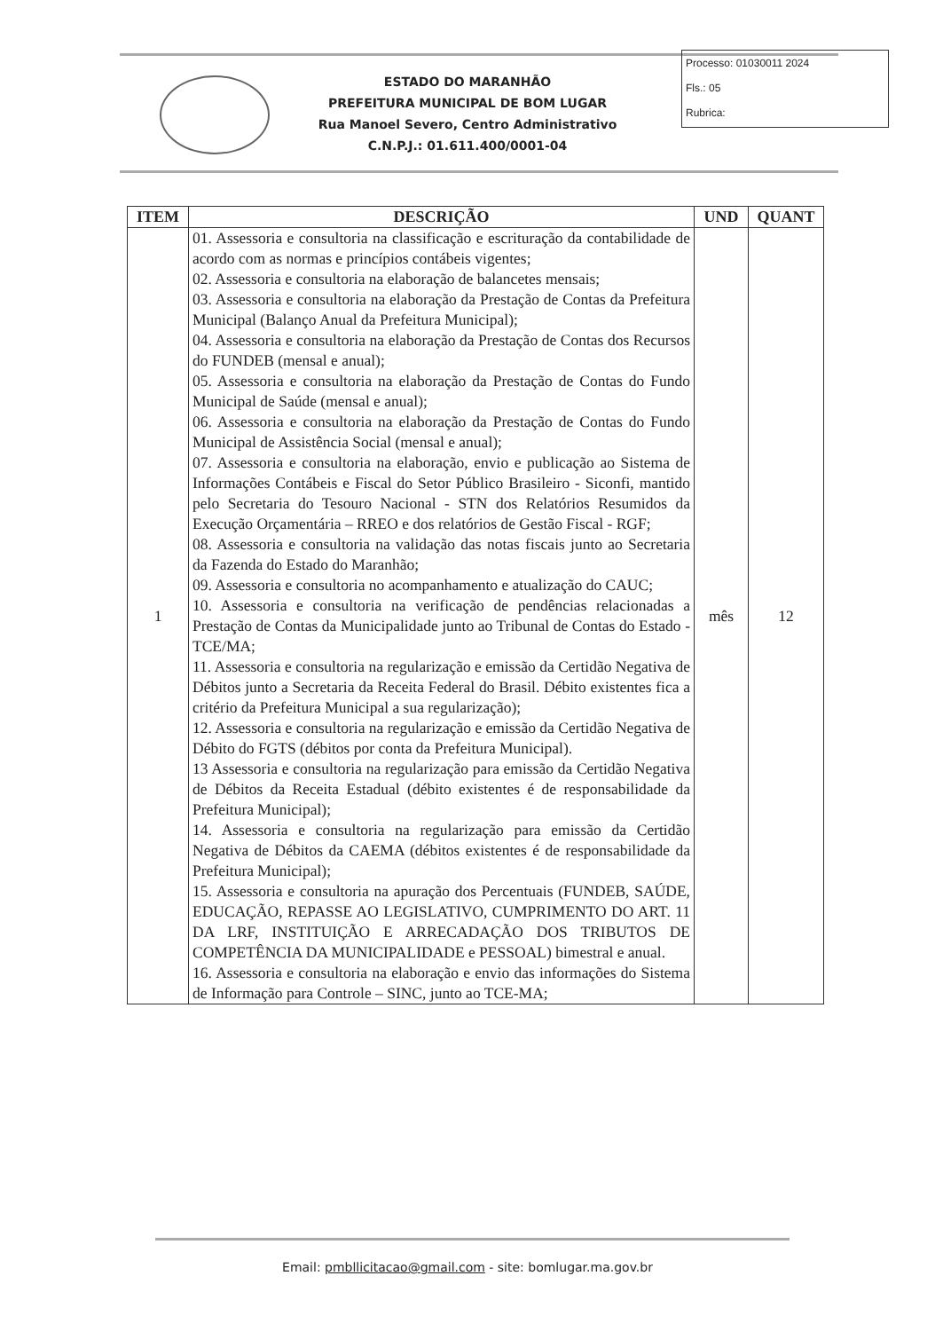ESTADO DO MARANHÃO
PREFEITURA MUNICIPAL DE BOM LUGAR
Rua Manoel Severo, Centro Administrativo
C.N.P.J.: 01.611.400/0001-04
Processo: 01030011 2024
Fls.: 05
Rubrica:
| ITEM | DESCRIÇÃO | UND | QUANT |
| --- | --- | --- | --- |
| 1 | 01. Assessoria e consultoria na classificação e escrituração da contabilidade de acordo com as normas e princípios contábeis vigentes; 02. Assessoria e consultoria na elaboração de balancetes mensais; 03. Assessoria e consultoria na elaboração da Prestação de Contas da Prefeitura Municipal (Balanço Anual da Prefeitura Municipal); 04. Assessoria e consultoria na elaboração da Prestação de Contas dos Recursos do FUNDEB (mensal e anual); 05. Assessoria e consultoria na elaboração da Prestação de Contas do Fundo Municipal de Saúde (mensal e anual); 06. Assessoria e consultoria na elaboração da Prestação de Contas do Fundo Municipal de Assistência Social (mensal e anual); 07. Assessoria e consultoria na elaboração, envio e publicação ao Sistema de Informações Contábeis e Fiscal do Setor Público Brasileiro - Siconfi, mantido pelo Secretaria do Tesouro Nacional - STN dos Relatórios Resumidos da Execução Orçamentária – RREO e dos relatórios de Gestão Fiscal - RGF; 08. Assessoria e consultoria na validação das notas fiscais junto ao Secretaria da Fazenda do Estado do Maranhão; 09. Assessoria e consultoria no acompanhamento e atualização do CAUC; 10. Assessoria e consultoria na verificação de pendências relacionadas a Prestação de Contas da Municipalidade junto ao Tribunal de Contas do Estado - TCE/MA; 11. Assessoria e consultoria na regularização e emissão da Certidão Negativa de Débitos junto a Secretaria da Receita Federal do Brasil. Débito existentes fica a critério da Prefeitura Municipal a sua regularização); 12. Assessoria e consultoria na regularização e emissão da Certidão Negativa de Débito do FGTS (débitos por conta da Prefeitura Municipal). 13 Assessoria e consultoria na regularização para emissão da Certidão Negativa de Débitos da Receita Estadual (débito existentes é de responsabilidade da Prefeitura Municipal); 14. Assessoria e consultoria na regularização para emissão da Certidão Negativa de Débitos da CAEMA (débitos existentes é de responsabilidade da Prefeitura Municipal); 15. Assessoria e consultoria na apuração dos Percentuais (FUNDEB, SAÚDE, EDUCAÇÃO, REPASSE AO LEGISLATIVO, CUMPRIMENTO DO ART. 11 DA LRF, INSTITUIÇÃO E ARRECADAÇÃO DOS TRIBUTOS DE COMPETÊNCIA DA MUNICIPALIDADE e PESSOAL) bimestral e anual. 16. Assessoria e consultoria na elaboração e envio das informações do Sistema de Informação para Controle – SINC, junto ao TCE-MA; | mês | 12 |
Email: pmbllicitacao@gmail.com - site: bomlugar.ma.gov.br